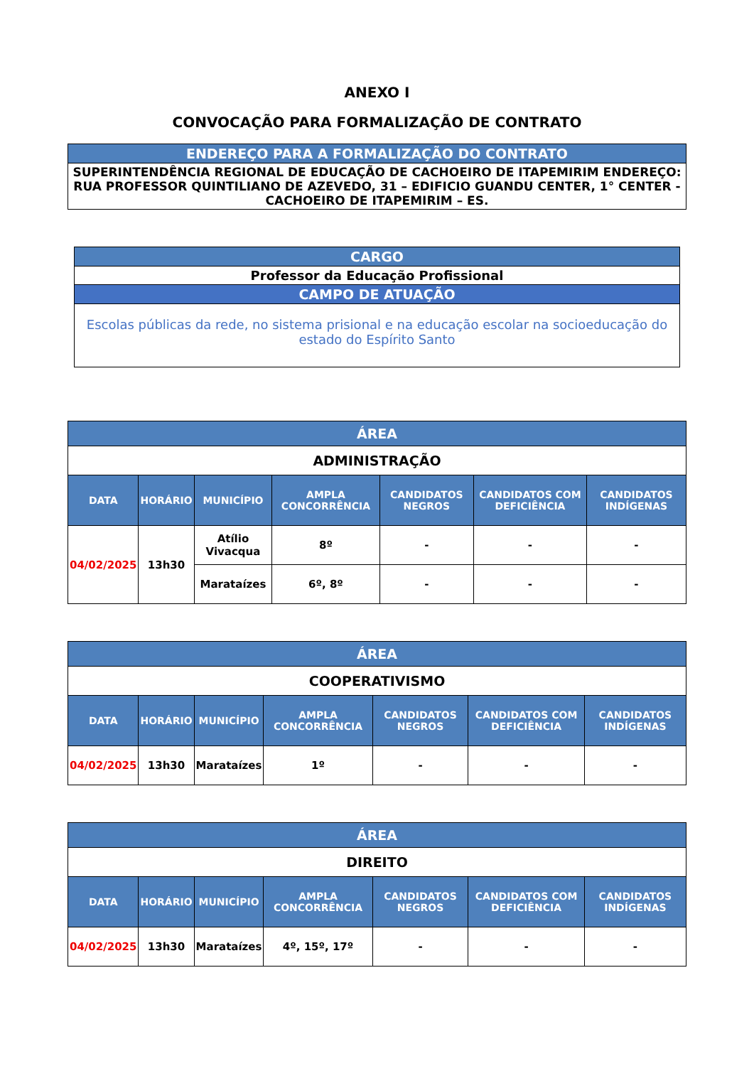ANEXO I
CONVOCAÇÃO PARA FORMALIZAÇÃO DE CONTRATO
| ENDEREÇO PARA A FORMALIZAÇÃO DO CONTRATO |
| --- |
| SUPERINTENDÊNCIA REGIONAL DE EDUCAÇÃO DE CACHOEIRO DE ITAPEMIRIM ENDEREÇO: RUA PROFESSOR QUINTILIANO DE AZEVEDO, 31 – EDIFICIO GUANDU CENTER, 1° CENTER - CACHOEIRO DE ITAPEMIRIM – ES. |
| CARGO |
| --- |
| Professor da Educação Profissional |
| CAMPO DE ATUAÇÃO |
| Escolas públicas da rede, no sistema prisional e na educação escolar na socioeducação do estado do Espírito Santo |
| ÁREA | | | | | | |
| --- | --- | --- | --- | --- | --- | --- |
| ADMINISTRAÇÃO | | | | | | |
| DATA | HORÁRIO | MUNICÍPIO | AMPLA CONCORRÊNCIA | CANDIDATOS NEGROS | CANDIDATOS COM DEFICIÊNCIA | CANDIDATOS INDÍGENAS |
| 04/02/2025 | 13h30 | Atílio Vivacqua | 8º | - | - | - |
| | | Marataízes | 6º, 8º | - | - | - |
| ÁREA | | | | | | |
| --- | --- | --- | --- | --- | --- | --- |
| COOPERATIVISMO | | | | | | |
| DATA | HORÁRIO | MUNICÍPIO | AMPLA CONCORRÊNCIA | CANDIDATOS NEGROS | CANDIDATOS COM DEFICIÊNCIA | CANDIDATOS INDÍGENAS |
| 04/02/2025 | 13h30 | Marataízes | 1º | - | - | - |
| ÁREA | | | | | | |
| --- | --- | --- | --- | --- | --- | --- |
| DIREITO | | | | | | |
| DATA | HORÁRIO | MUNICÍPIO | AMPLA CONCORRÊNCIA | CANDIDATOS NEGROS | CANDIDATOS COM DEFICIÊNCIA | CANDIDATOS INDÍGENAS |
| 04/02/2025 | 13h30 | Marataízes | 4º, 15º, 17º | - | - | - |